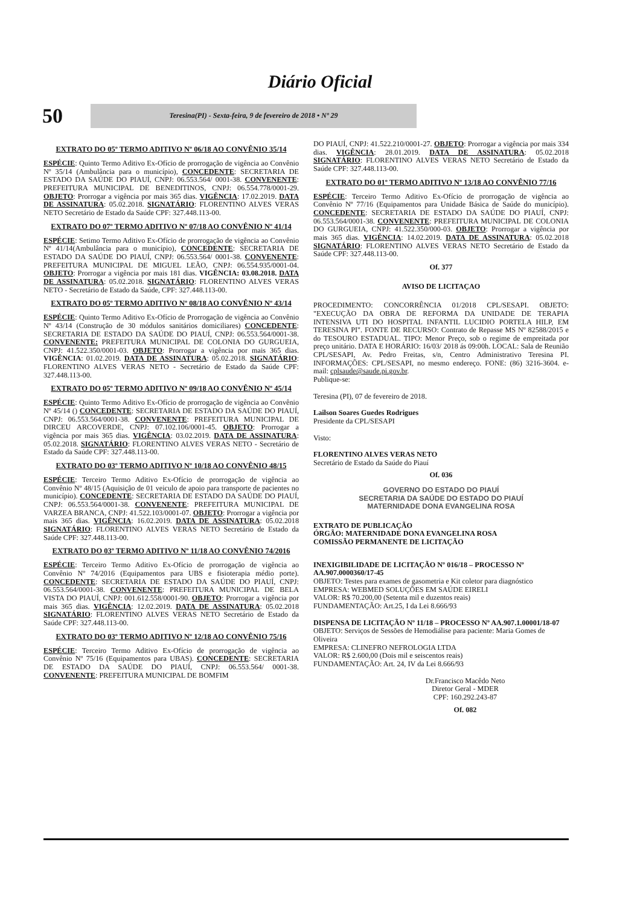Diário Oficial
50
Teresina(PI) - Sexta-feira, 9 de fevereiro de 2018 • Nº 29
EXTRATO DO 05º TERMO ADITIVO Nº 06/18 AO CONVÊNIO 35/14
ESPÉCIE: Quinto Termo Aditivo Ex-Ofício de prorrogação de vigência ao Convênio Nº 35/14 (Ambulância para o município), CONCEDENTE: SECRETARIA DE ESTADO DA SAÚDE DO PIAUÍ, CNPJ: 06.553.564/ 0001-38. CONVENENTE: PREFEITURA MUNICIPAL DE BENEDITINOS, CNPJ: 06.554.778/0001-29. OBJETO: Prorrogar a vigência por mais 365 dias. VIGÊNCIA: 17.02.2019. DATA DE ASSINATURA: 05.02.2018. SIGNATÁRIO: FLORENTINO ALVES VERAS NETO Secretário de Estado da Saúde CPF: 327.448.113-00.
EXTRATO DO 07º TERMO ADITIVO Nº 07/18 AO CONVÊNIO Nº 41/14
ESPÉCIE: Setimo Termo Aditivo Ex-Ofício de prorrogação de vigência ao Convênio Nº 41/14(Ambulância para o município), CONCEDENTE: SECRETARIA DE ESTADO DA SAÚDE DO PIAUÍ, CNPJ: 06.553.564/ 0001-38. CONVENENTE: PREFEITURA MUNICIPAL DE MIGUEL LEÃO, CNPJ: 06.554.935/0001-04. OBJETO: Prorrogar a vigência por mais 181 dias. VIGÊNCIA: 03.08.2018. DATA DE ASSINATURA: 05.02.2018. SIGNATÁRIO: FLORENTINO ALVES VERAS NETO - Secretário de Estado da Saúde, CPF: 327.448.113-00.
EXTRATO DO 05º TERMO ADITIVO Nº 08/18 AO CONVÊNIO Nº 43/14
ESPÉCIE: Quinto Termo Aditivo Ex-Ofício de Prorrogação de vigência ao Convênio Nº 43/14 (Construção de 30 módulos sanitários domiciliares) CONCEDENTE: SECRETARIA DE ESTADO DA SAÚDE DO PIAUÍ, CNPJ: 06.553.564/0001-38. CONVENENTE: PREFEITURA MUNICIPAL DE COLONIA DO GURGUEIA, CNPJ: 41.522.350/0001-03. OBJETO: Prorrogar a vigência por mais 365 dias. VIGÊNCIA: 01.02.2019. DATA DE ASSINATURA: 05.02.2018. SIGNATÁRIO: FLORENTINO ALVES VERAS NETO - Secretário de Estado da Saúde CPF: 327.448.113-00.
EXTRATO DO 05º TERMO ADITIVO Nº 09/18 AO CONVÊNIO Nº 45/14
ESPÉCIE: Quinto Termo Aditivo Ex-Ofício de prorrogação de vigência ao Convênio Nº 45/14 () CONCEDENTE: SECRETARIA DE ESTADO DA SAÚDE DO PIAUÍ, CNPJ: 06.553.564/0001-38. CONVENENTE: PREFEITURA MUNICIPAL DE DIRCEU ARCOVERDE, CNPJ: 07.102.106/0001-45. OBJETO: Prorrogar a vigência por mais 365 dias. VIGÊNCIA: 03.02.2019. DATA DE ASSINATURA: 05.02.2018. SIGNATÁRIO: FLORENTINO ALVES VERAS NETO - Secretário de Estado da Saúde CPF: 327.448.113-00.
EXTRATO DO 03º TERMO ADITIVO Nº 10/18 AO CONVÊNIO 48/15
ESPÉCIE: Terceiro Termo Aditivo Ex-Ofício de prorrogação de vigência ao Convênio Nº 48/15 (Aquisição de 01 veiculo de apoio para transporte de pacientes no município). CONCEDENTE: SECRETARIA DE ESTADO DA SAÚDE DO PIAUÍ, CNPJ: 06.553.564/0001-38. CONVENENTE: PREFEITURA MUNICIPAL DE VARZEA BRANCA, CNPJ: 41.522.103/0001-07. OBJETO: Prorrogar a vigência por mais 365 dias. VIGÊNCIA: 16.02.2019. DATA DE ASSINATURA: 05.02.2018 SIGNATÁRIO: FLORENTINO ALVES VERAS NETO Secretário de Estado da Saúde CPF: 327.448.113-00.
EXTRATO DO 03º TERMO ADITIVO Nº 11/18 AO CONVÊNIO 74/2016
ESPÉCIE: Terceiro Termo Aditivo Ex-Ofício de prorrogação de vigência ao Convênio Nº 74/2016 (Equipamentos para UBS e fisioterapia médio porte). CONCEDENTE: SECRETARIA DE ESTADO DA SAÚDE DO PIAUÍ, CNPJ: 06.553.564/0001-38. CONVENENTE: PREFEITURA MUNICIPAL DE BELA VISTA DO PIAUÍ, CNPJ: 001.612.558/0001-90. OBJETO: Prorrogar a vigência por mais 365 dias. VIGÊNCIA: 12.02.2019. DATA DE ASSINATURA: 05.02.2018 SIGNATÁRIO: FLORENTINO ALVES VERAS NETO Secretário de Estado da Saúde CPF: 327.448.113-00.
EXTRATO DO 03º TERMO ADITIVO Nº 12/18 AO CONVÊNIO 75/16
ESPÉCIE: Terceiro Termo Aditivo Ex-Ofício de prorrogação de vigência ao Convênio Nº 75/16 (Equipamentos para UBAS). CONCEDENTE: SECRETARIA DE ESTADO DA SAÚDE DO PIAUÍ, CNPJ: 06.553.564/ 0001-38. CONVENENTE: PREFEITURA MUNICIPAL DE BOMFIM
DO PIAUÍ, CNPJ: 41.522.210/0001-27. OBJETO: Prorrogar a vigência por mais 334 dias. VIGÊNCIA: 28.01.2019. DATA DE ASSINATURA: 05.02.2018 SIGNATÁRIO: FLORENTINO ALVES VERAS NETO Secretário de Estado da Saúde CPF: 327.448.113-00.
EXTRATO DO 01º TERMO ADITIVO Nº 13/18 AO CONVÊNIO 77/16
ESPÉCIE: Terceiro Termo Aditivo Ex-Ofício de prorrogação de vigência ao Convênio Nº 77/16 (Equipamentos para Unidade Básica de Saúde do município). CONCEDENTE: SECRETARIA DE ESTADO DA SAÚDE DO PIAUÍ, CNPJ: 06.553.564/0001-38. CONVENENTE: PREFEITURA MUNICIPAL DE COLONIA DO GURGUEIA, CNPJ: 41.522.350/000-03. OBJETO: Prorrogar a vigência por mais 365 dias. VIGÊNCIA: 14.02.2019. DATA DE ASSINATURA: 05.02.2018 SIGNATÁRIO: FLORENTINO ALVES VERAS NETO Secretário de Estado da Saúde CPF: 327.448.113-00.
Of. 377
AVISO DE LICITAÇAO
PROCEDIMENTO: CONCORRÊNCIA 01/2018 CPL/SESAPI. OBJETO: "EXECUÇÃO DA OBRA DE REFORMA DA UNIDADE DE TERAPIA INTENSIVA UTI DO HOSPITAL INFANTIL LUCIDIO PORTELA HILP, EM TERESINA PI". FONTE DE RECURSO: Contrato de Repasse MS Nº 82588/2015 e do TESOURO ESTADUAL. TIPO: Menor Preço, sob o regime de empreitada por preço unitário. DATA E HORÁRIO: 16/03/ 2018 ás 09:00h. LOCAL: Sala de Reunião CPL/SESAPI, Av. Pedro Freitas, s/n, Centro Administrativo Teresina PI. INFORMAÇÕES: CPL/SESAPI, no mesmo endereço. FONE: (86) 3216-3604. e-mail: cplsaude@saude.pi.gov.br.
Publique-se:
Teresina (PI), 07 de fevereiro de 2018.
Lailson Soares Guedes Rodrigues
Presidente da CPL/SESAPI
Visto:
FLORENTINO ALVES VERAS NETO
Secretário de Estado da Saúde do Piauí
Of. 036
GOVERNO DO ESTADO DO PIAUÍ
SECRETARIA DA SAÚDE DO ESTADO DO PIAUÍ
MATERNIDADE DONA EVANGELINA ROSA
EXTRATO DE PUBLICAÇÃO
ÓRGÃO: MATERNIDADE DONA EVANGELINA ROSA
COMISSÃO PERMANENTE DE LICITAÇÃO
INEXIGIBILIDADE DE LICITAÇÃO Nº 016/18 – PROCESSO Nº AA.907.0000360/17-45
OBJETO: Testes para exames de gasometria e Kit coletor para diagnóstico
EMPRESA: WEBMED SOLUÇÕES EM SAÚDE EIRELI
VALOR: R$ 70.200,00 (Setenta mil e duzentos reais)
FUNDAMENTAÇÃO: Art.25, I da Lei 8.666/93
DISPENSA DE LICITAÇÃO Nº 11/18 – PROCESSO Nº AA.907.1.00001/18-07
OBJETO: Serviços de Sessões de Hemodiálise para paciente: Maria Gomes de Oliveira
EMPRESA: CLINEFRO NEFROLOGIA LTDA
VALOR: R$ 2.600,00 (Dois mil e seiscentos reais)
FUNDAMENTAÇÃO: Art. 24, IV da Lei 8.666/93
Dr.Francisco Macêdo Neto
Diretor Geral - MDER
CPF: 160.292.243-87
Of. 082